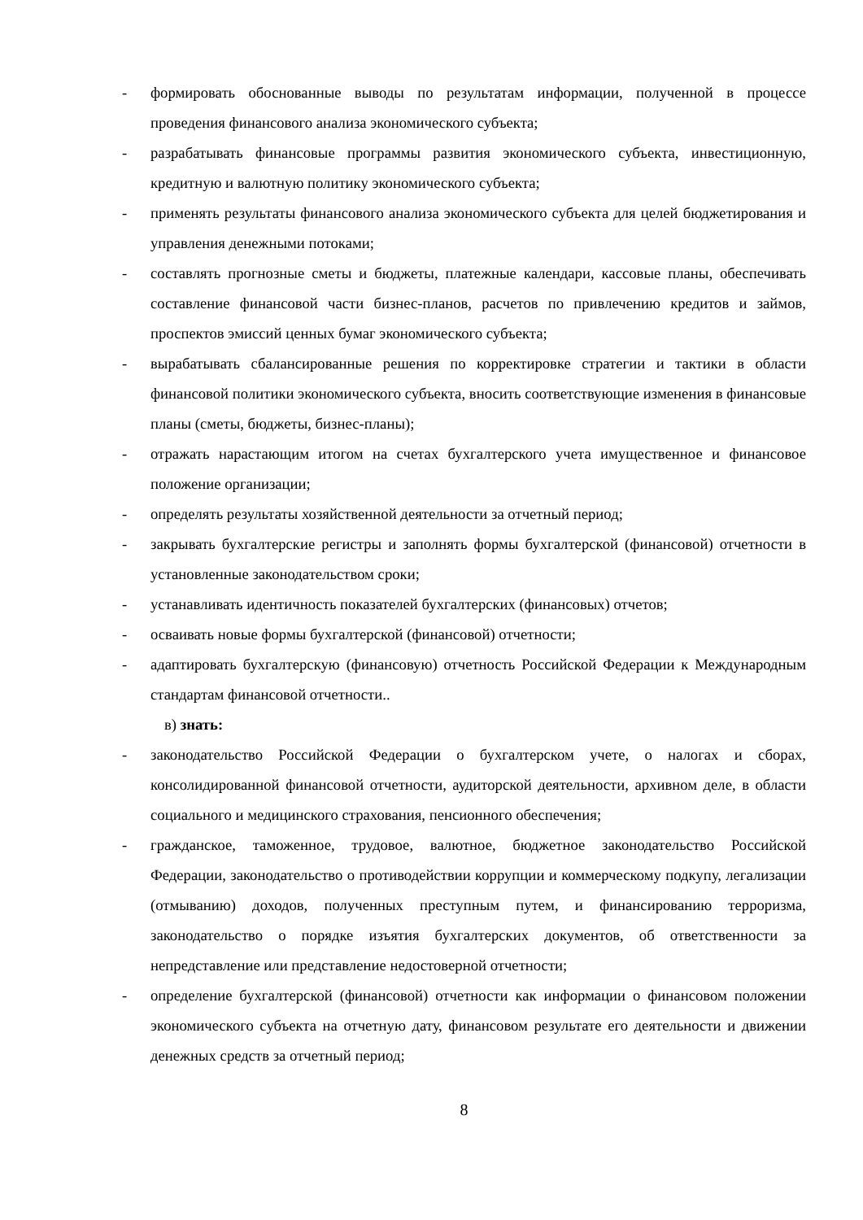- формировать обоснованные выводы по результатам информации, полученной в процессе проведения финансового анализа экономического субъекта;
- разрабатывать финансовые программы развития экономического субъекта, инвестиционную, кредитную и валютную политику экономического субъекта;
- применять результаты финансового анализа экономического субъекта для целей бюджетирования и управления денежными потоками;
- составлять прогнозные сметы и бюджеты, платежные календари, кассовые планы, обеспечивать составление финансовой части бизнес-планов, расчетов по привлечению кредитов и займов, проспектов эмиссий ценных бумаг экономического субъекта;
- вырабатывать сбалансированные решения по корректировке стратегии и тактики в области финансовой политики экономического субъекта, вносить соответствующие изменения в финансовые планы (сметы, бюджеты, бизнес-планы);
- отражать нарастающим итогом на счетах бухгалтерского учета имущественное и финансовое положение организации;
- определять результаты хозяйственной деятельности за отчетный период;
- закрывать бухгалтерские регистры и заполнять формы бухгалтерской (финансовой) отчетности в установленные законодательством сроки;
- устанавливать идентичность показателей бухгалтерских (финансовых) отчетов;
- осваивать новые формы бухгалтерской (финансовой) отчетности;
- адаптировать бухгалтерскую (финансовую) отчетность Российской Федерации к Международным стандартам финансовой отчетности..
в) знать:
- законодательство Российской Федерации о бухгалтерском учете, о налогах и сборах, консолидированной финансовой отчетности, аудиторской деятельности, архивном деле, в области социального и медицинского страхования, пенсионного обеспечения;
- гражданское, таможенное, трудовое, валютное, бюджетное законодательство Российской Федерации, законодательство о противодействии коррупции и коммерческому подкупу, легализации (отмыванию) доходов, полученных преступным путем, и финансированию терроризма, законодательство о порядке изъятия бухгалтерских документов, об ответственности за непредставление или представление недостоверной отчетности;
- определение бухгалтерской (финансовой) отчетности как информации о финансовом положении экономического субъекта на отчетную дату, финансовом результате его деятельности и движении денежных средств за отчетный период;
8